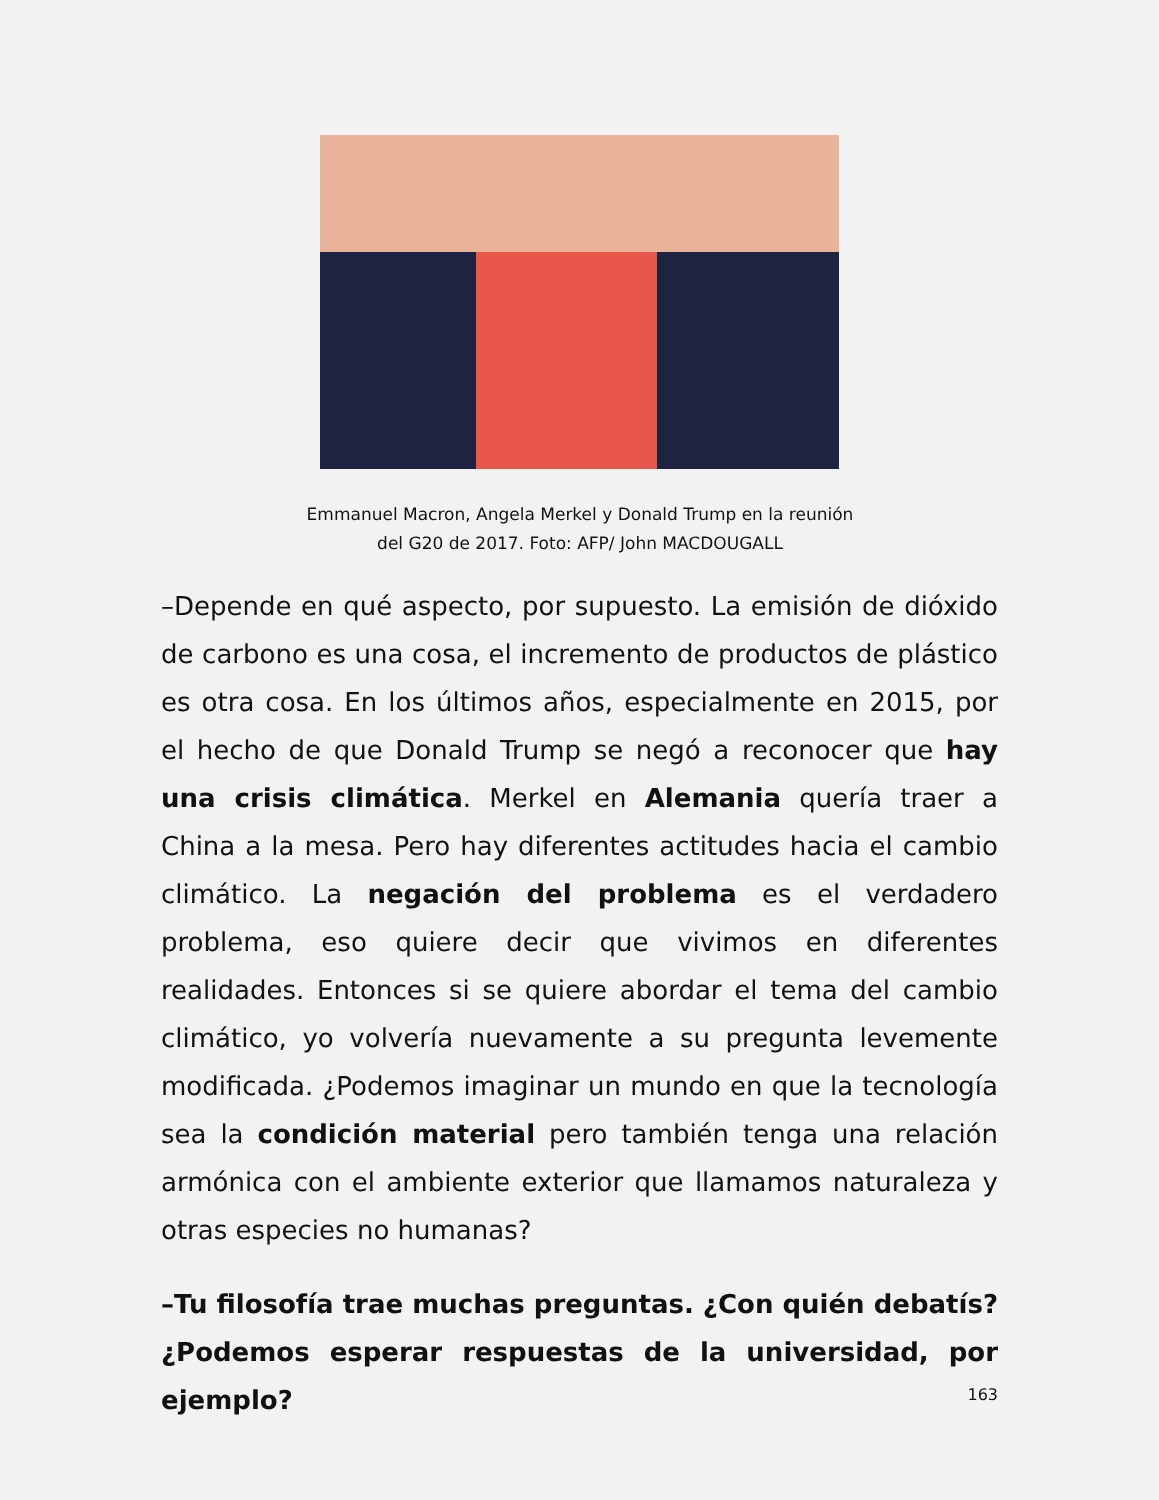Emmanuel Macron, Angela Merkel y Donald Trump en la reunión
del G20 de 2017. Foto: AFP/ John MACDOUGALL
–Depende en qué aspecto, por supuesto. La emisión de dióxido de carbono es una cosa, el incremento de productos de plástico es otra cosa. En los últimos años, especialmente en 2015, por el hecho de que Donald Trump se negó a reconocer que hay una crisis climática. Merkel en Alemania quería traer a China a la mesa. Pero hay diferentes actitudes hacia el cambio climático. La negación del problema es el verdadero problema, eso quiere decir que vivimos en diferentes realidades. Entonces si se quiere abordar el tema del cambio climático, yo volvería nuevamente a su pregunta levemente modificada. ¿Podemos imaginar un mundo en que la tecnología sea la condición material pero también tenga una relación armónica con el ambiente exterior que llamamos naturaleza y otras especies no humanas?
–Tu filosofía trae muchas preguntas. ¿Con quién debatís? ¿Podemos esperar respuestas de la universidad, por ejemplo?
163